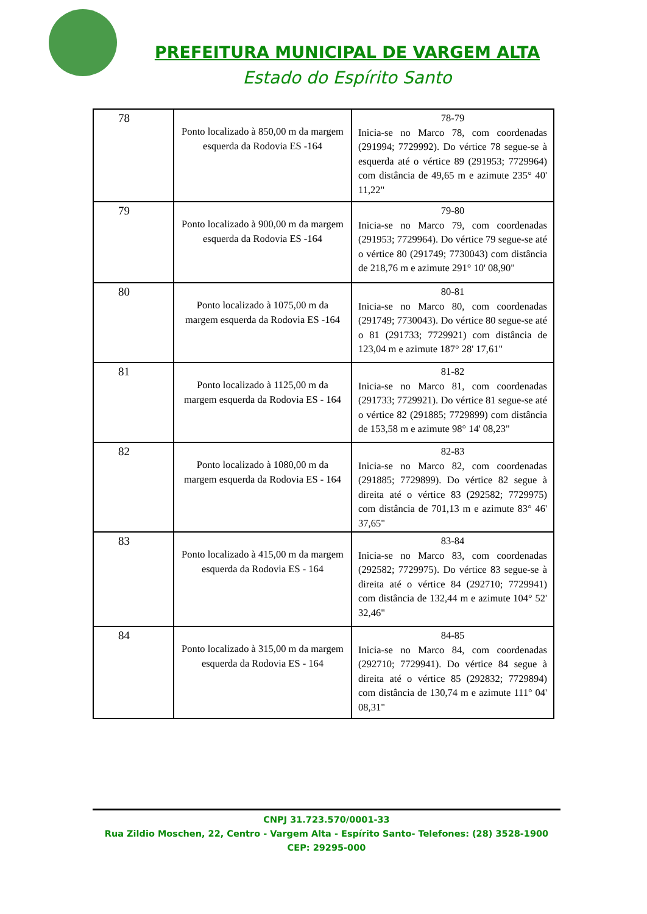PREFEITURA MUNICIPAL DE VARGEM ALTA
Estado do Espírito Santo
| 78 | Ponto localizado à 850,00 m da margem esquerda da Rodovia ES -164 | 78-79 Inicia-se no Marco 78, com coordenadas (291994; 7729992). Do vértice 78 segue-se à esquerda até o vértice 89 (291953; 7729964) com distância de 49,65 m e azimute 235° 40' 11,22" |
| 79 | Ponto localizado à 900,00 m da margem esquerda da Rodovia ES -164 | 79-80 Inicia-se no Marco 79, com coordenadas (291953; 7729964). Do vértice 79 segue-se até o vértice 80 (291749; 7730043) com distância de 218,76 m e azimute 291° 10' 08,90" |
| 80 | Ponto localizado à 1075,00 m da margem esquerda da Rodovia ES -164 | 80-81 Inicia-se no Marco 80, com coordenadas (291749; 7730043). Do vértice 80 segue-se até o 81 (291733; 7729921) com distância de 123,04 m e azimute 187° 28' 17,61" |
| 81 | Ponto localizado à 1125,00 m da margem esquerda da Rodovia ES - 164 | 81-82 Inicia-se no Marco 81, com coordenadas (291733; 7729921). Do vértice 81 segue-se até o vértice 82 (291885; 7729899) com distância de 153,58 m e azimute 98° 14' 08,23" |
| 82 | Ponto localizado à 1080,00 m da margem esquerda da Rodovia ES - 164 | 82-83 Inicia-se no Marco 82, com coordenadas (291885; 7729899). Do vértice 82 segue à direita até o vértice 83 (292582; 7729975) com distância de 701,13 m e azimute 83° 46' 37,65" |
| 83 | Ponto localizado à 415,00 m da margem esquerda da Rodovia ES - 164 | 83-84 Inicia-se no Marco 83, com coordenadas (292582; 7729975). Do vértice 83 segue-se à direita até o vértice 84 (292710; 7729941) com distância de 132,44 m e azimute 104° 52' 32,46" |
| 84 | Ponto localizado à 315,00 m da margem esquerda da Rodovia ES - 164 | 84-85 Inicia-se no Marco 84, com coordenadas (292710; 7729941). Do vértice 84 segue à direita até o vértice 85 (292832; 7729894) com distância de 130,74 m e azimute 111° 04' 08,31" |
CNPJ 31.723.570/0001-33
Rua Zildio Moschen, 22, Centro - Vargem Alta - Espírito Santo- Telefones: (28) 3528-1900
CEP: 29295-000